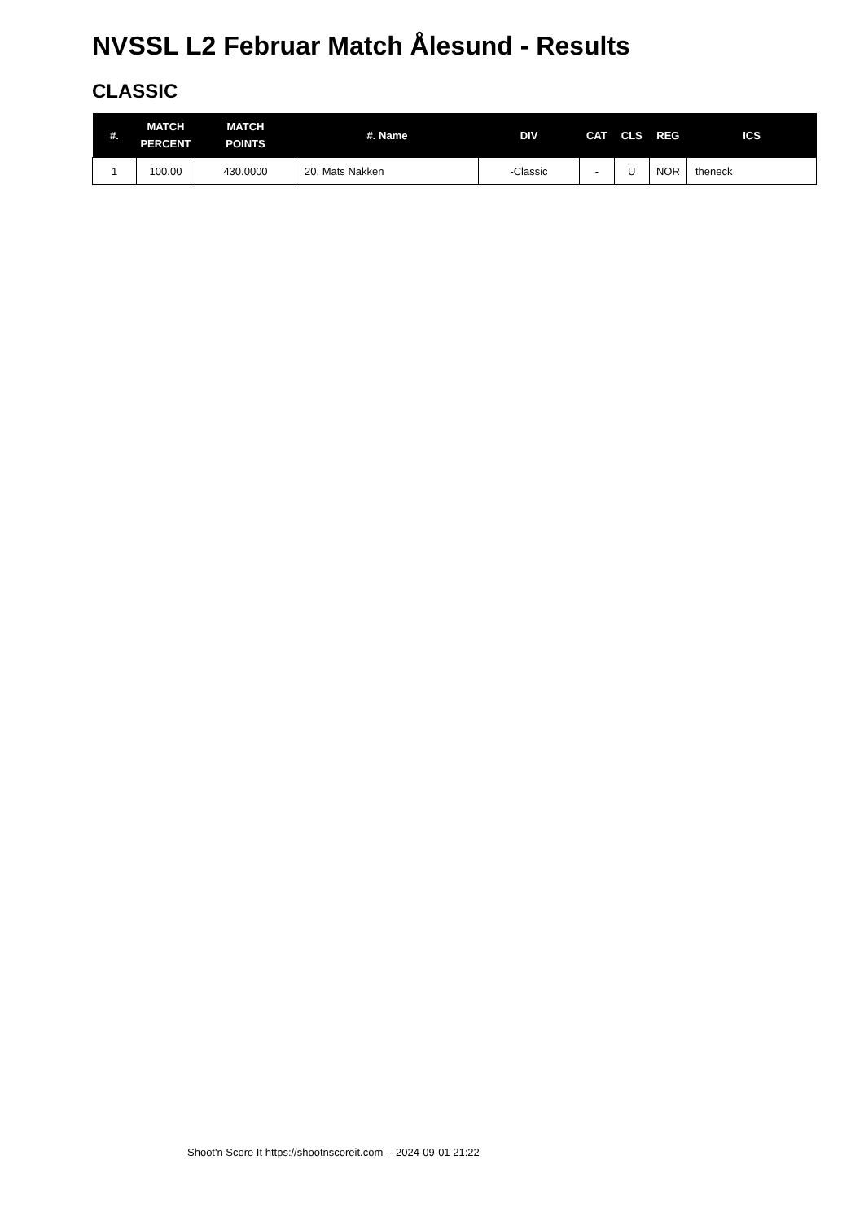NVSSL L2 Februar Match Ålesund - Results
CLASSIC
| #. | MATCH PERCENT | MATCH POINTS | #. Name | DIV | CAT | CLS | REG | ICS |
| --- | --- | --- | --- | --- | --- | --- | --- | --- |
| 1 | 100.00 | 430.0000 | 20. Mats Nakken | -Classic | - | U | NOR | theneck |
Shoot'n Score It https://shootnscoreit.com -- 2024-09-01 21:22